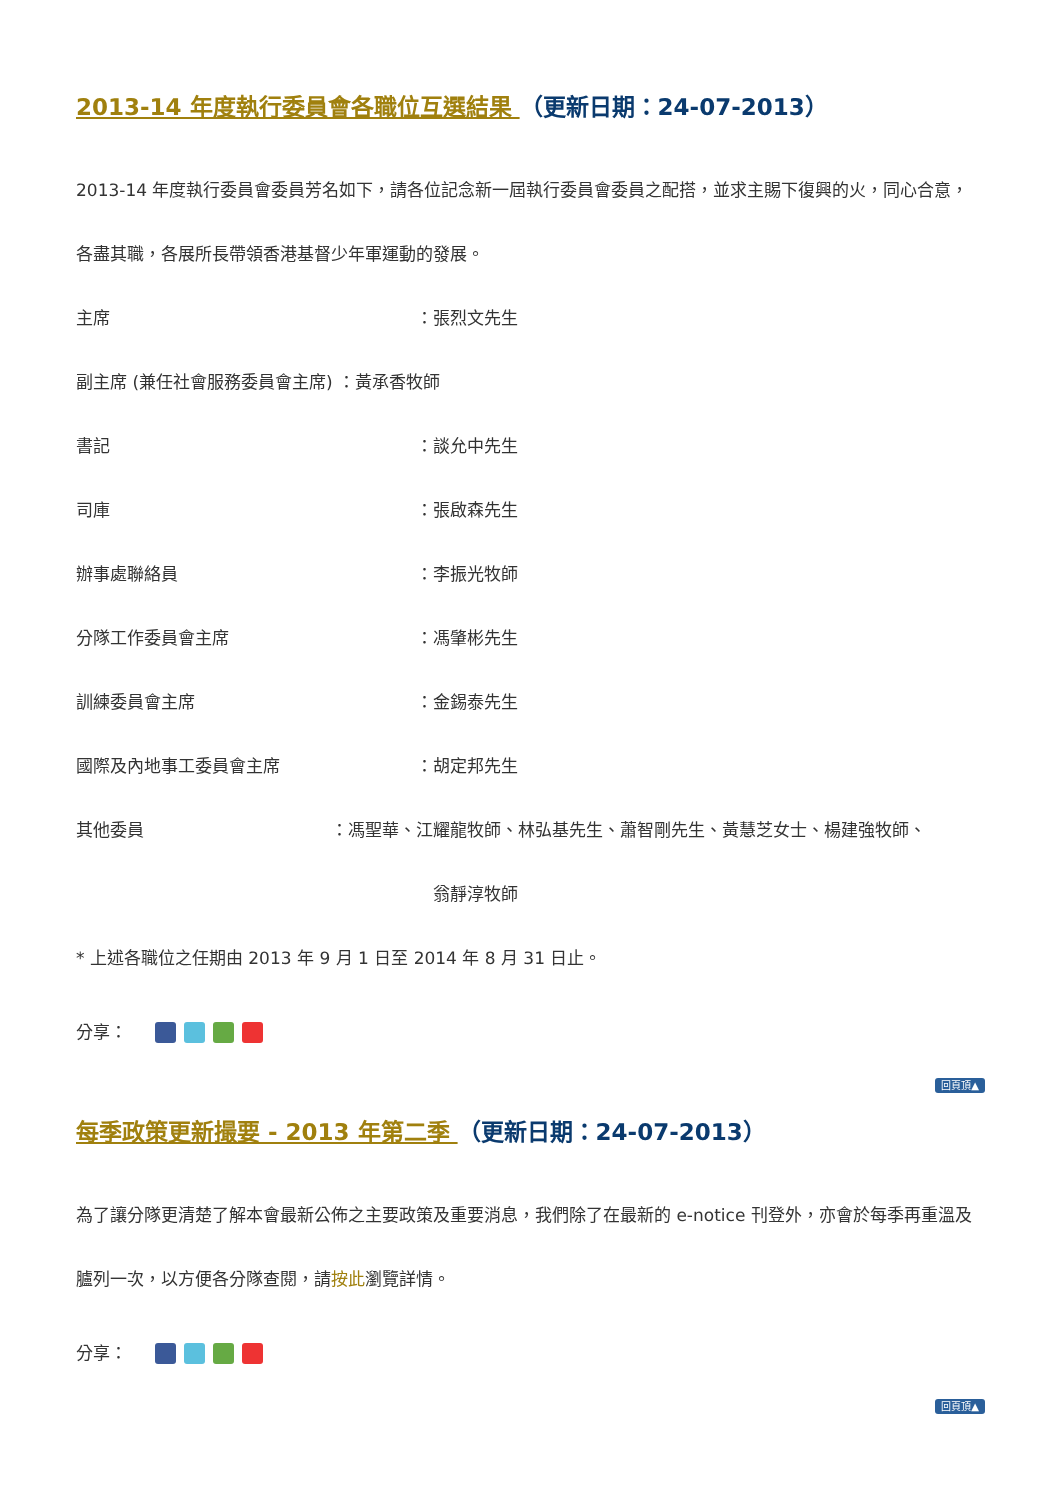2013-14 年度執行委員會各職位互選結果 （更新日期：24-07-2013）
2013-14 年度執行委員會委員芳名如下，請各位記念新一屆執行委員會委員之配搭，並求主賜下復興的火，同心合意，各盡其職，各展所長帶領香港基督少年軍運動的發展。
主席 ：張烈文先生
副主席 (兼任社會服務委員會主席) ：黃承香牧師
書記 ：談允中先生
司庫 ：張啟森先生
辦事處聯絡員 ：李振光牧師
分隊工作委員會主席 ：馮肇彬先生
訓練委員會主席 ：金錫泰先生
國際及內地事工委員會主席 ：胡定邦先生
其他委員　　　　　　　　　　　：馮聖華、江耀龍牧師、林弘基先生、蕭智剛先生、黃慧芝女士、楊建強牧師、
翁靜淳牧師
* 上述各職位之任期由 2013 年 9 月 1 日至 2014 年 8 月 31 日止。
分享：
回頁頂▲
每季政策更新撮要 - 2013 年第二季 （更新日期：24-07-2013）
為了讓分隊更清楚了解本會最新公佈之主要政策及重要消息，我們除了在最新的 e-notice 刊登外，亦會於每季再重溫及臚列一次，以方便各分隊查閱，請按此瀏覽詳情。
分享：
回頁頂▲